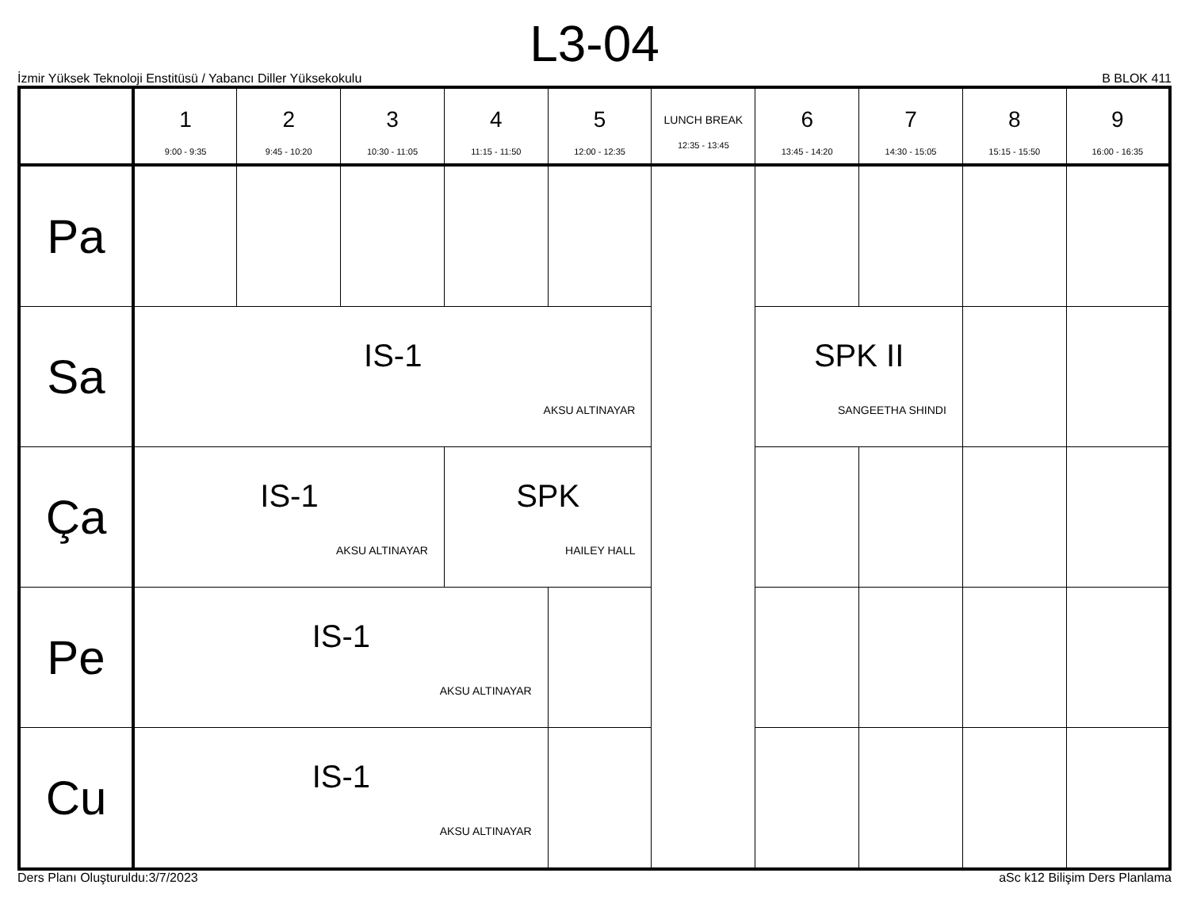L3-04
İzmir Yüksek Teknoloji Enstitüsü / Yabancı Diller Yüksekokulu B BLOK 411
| | 1 9:00 - 9:35 | 2 9:45 - 10:20 | 3 10:30 - 11:05 | 4 11:15 - 11:50 | 5 12:00 - 12:35 | LUNCH BREAK 12:35 - 13:45 | 6 13:45 - 14:20 | 7 14:30 - 15:05 | 8 15:15 - 15:50 | 9 16:00 - 16:35 |
| --- | --- | --- | --- | --- | --- | --- | --- | --- | --- | --- |
| Pa | | | | | | | | | | |
| Sa | IS-1 AKSU ALTINAYAR | | | | | | SPK II SANGEETHA SHINDI | | | |
| Ça | IS-1 AKSU ALTINAYAR | | | SPK HAILEY HALL | | | | | | |
| Pe | IS-1 AKSU ALTINAYAR | | | | | | | | | |
| Cu | IS-1 AKSU ALTINAYAR | | | | | | | | | |
Ders Planı Oluşturuldu:3/7/2023 aSc k12 Bilişim Ders Planlama